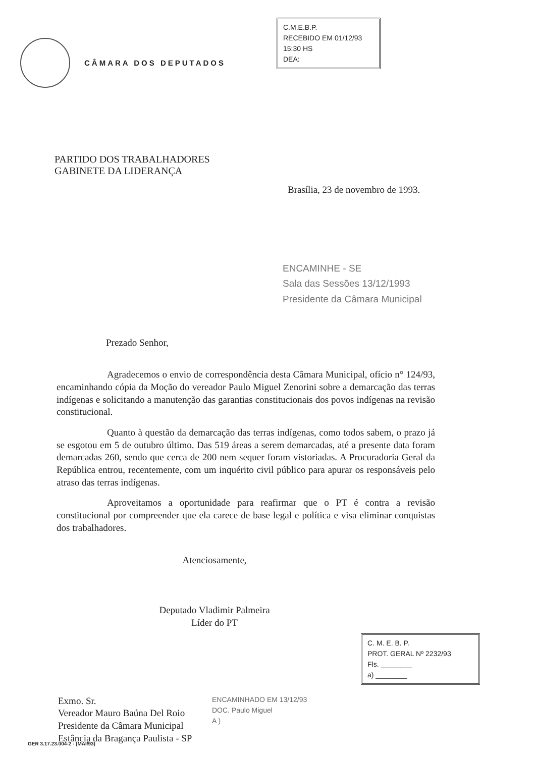CÂMARA DOS DEPUTADOS
C.M.E.B.P.
RECEBIDO EM 01/12/93
15:30 HS
DEA:
PARTIDO DOS TRABALHADORES
GABINETE DA LIDERANÇA
Brasília, 23 de novembro de 1993.
ENCAMINHE - SE
Sala das Sessões 13/12/1993
Presidente da Câmara Municipal
Prezado Senhor,
Agradecemos o envio de correspondência desta Câmara Municipal, ofício n° 124/93, encaminhando cópia da Moção do vereador Paulo Miguel Zenorini sobre a demarcação das terras indígenas e solicitando a manutenção das garantias constitucionais dos povos indígenas na revisão constitucional.
Quanto à questão da demarcação das terras indígenas, como todos sabem, o prazo já se esgotou em 5 de outubro último. Das 519 áreas a serem demarcadas, até a presente data foram demarcadas 260, sendo que cerca de 200 nem sequer foram vistoriadas. A Procuradoria Geral da República entrou, recentemente, com um inquérito civil público para apurar os responsáveis pelo atraso das terras indígenas.
Aproveitamos a oportunidade para reafirmar que o PT é contra a revisão constitucional por compreender que ela carece de base legal e política e visa eliminar conquistas dos trabalhadores.
Atenciosamente,
Deputado Vladimir Palmeira
Líder do PT
Exmo. Sr.
Vereador Mauro Baúna Del Roio
Presidente da Câmara Municipal
Estância da Bragança Paulista - SP
C. M. E. B. P.
PROT. GERAL Nº 2232/93
Fls. ________
a) ________
ENCAMINHADO EM 13/12/93
DOC. Paulo Miguel
A )
GER 3.17.23.004-2 - (MAI/93)